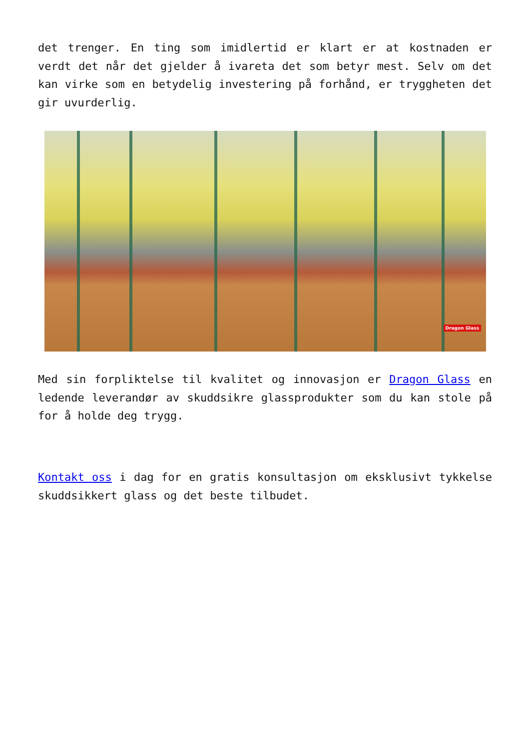det trenger. En ting som imidlertid er klart er at kostnaden er verdt det når det gjelder å ivareta det som betyr mest. Selv om det kan virke som en betydelig investering på forhånd, er tryggheten det gir uvurderlig.
Dragon Glass
Med sin forpliktelse til kvalitet og innovasjon er Dragon Glass en ledende leverandør av skuddsikre glassprodukter som du kan stole på for å holde deg trygg.
Kontakt oss i dag for en gratis konsultasjon om eksklusivt tykkelse skuddsikkert glass og det beste tilbudet.